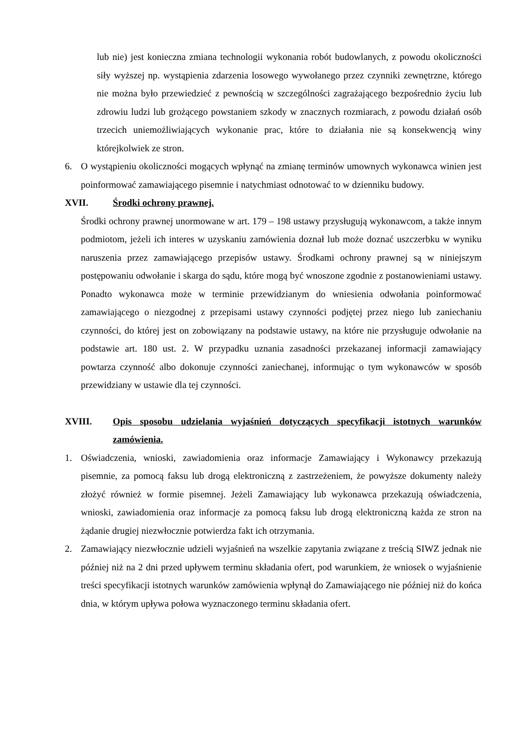lub nie) jest konieczna zmiana technologii wykonania robót budowlanych, z powodu okoliczności siły wyższej np. wystąpienia zdarzenia losowego wywołanego przez czynniki zewnętrzne, którego nie można było przewiedzieć z pewnością w szczególności zagrażającego bezpośrednio życiu lub zdrowiu ludzi lub grożącego powstaniem szkody w znacznych rozmiarach, z powodu działań osób trzecich uniemożliwiających wykonanie prac, które to działania nie są konsekwencją winy którejkolwiek ze stron.
6. O wystąpieniu okoliczności mogących wpłynąć na zmianę terminów umownych wykonawca winien jest poinformować zamawiającego pisemnie i natychmiast odnotować to w dzienniku budowy.
XVII. Środki ochrony prawnej.
Środki ochrony prawnej unormowane w art. 179 – 198 ustawy przysługują wykonawcom, a także innym podmiotom, jeżeli ich interes w uzyskaniu zamówienia doznał lub może doznać uszczerbku w wyniku naruszenia przez zamawiającego przepisów ustawy. Środkami ochrony prawnej są w niniejszym postępowaniu odwołanie i skarga do sądu, które mogą być wnoszone zgodnie z postanowieniami ustawy. Ponadto wykonawca może w terminie przewidzianym do wniesienia odwołania poinformować zamawiającego o niezgodnej z przepisami ustawy czynności podjętej przez niego lub zaniechaniu czynności, do której jest on zobowiązany na podstawie ustawy, na które nie przysługuje odwołanie na podstawie art. 180 ust. 2. W przypadku uznania zasadności przekazanej informacji zamawiający powtarza czynność albo dokonuje czynności zaniechanej, informując o tym wykonawców w sposób przewidziany w ustawie dla tej czynności.
XVIII. Opis sposobu udzielania wyjaśnień dotyczących specyfikacji istotnych warunków zamówienia.
1. Oświadczenia, wnioski, zawiadomienia oraz informacje Zamawiający i Wykonawcy przekazują pisemnie, za pomocą faksu lub drogą elektroniczną z zastrzeżeniem, że powyższe dokumenty należy złożyć również w formie pisemnej. Jeżeli Zamawiający lub wykonawca przekazują oświadczenia, wnioski, zawiadomienia oraz informacje za pomocą faksu lub drogą elektroniczną każda ze stron na żądanie drugiej niezwłocznie potwierdza fakt ich otrzymania.
2. Zamawiający niezwłocznie udzieli wyjaśnień na wszelkie zapytania związane z treścią SIWZ jednak nie później niż na 2 dni przed upływem terminu składania ofert, pod warunkiem, że wniosek o wyjaśnienie treści specyfikacji istotnych warunków zamówienia wpłynął do Zamawiającego nie później niż do końca dnia, w którym upływa połowa wyznaczonego terminu składania ofert.